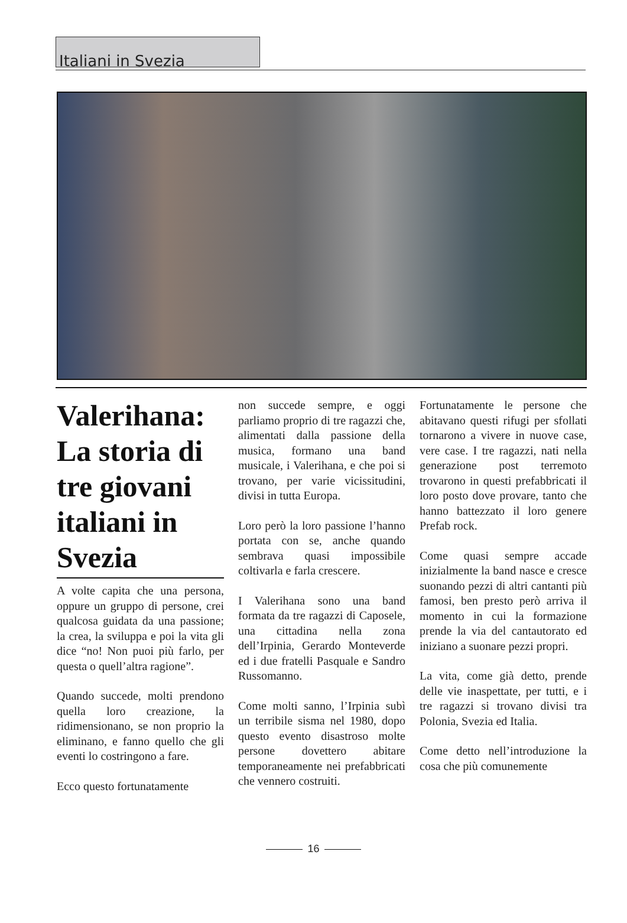Italiani in Svezia
Valerihana: La storia di tre giovani italiani in Svezia
A volte capita che una persona, oppure un gruppo di persone, crei qualcosa guidata da una passione; la crea, la sviluppa e poi la vita gli dice “no! Non puoi più farlo, per questa o quell’altra ragione”.
Quando succede, molti prendono quella loro creazione, la ridimensionano, se non proprio la eliminano, e fanno quello che gli eventi lo costringono a fare.
Ecco questo fortunatamente
non succede sempre, e oggi parliamo proprio di tre ragazzi che, alimentati dalla passione della musica, formano una band musicale, i Valerihana, e che poi si trovano, per varie vicissitudini, divisi in tutta Europa.
Loro però la loro passione l’hanno portata con se, anche quando sembrava quasi impossibile coltivarla e farla crescere.
I Valerihana sono una band formata da tre ragazzi di Caposele, una cittadina nella zona dell’Irpinia, Gerardo Monteverde ed i due fratelli Pasquale e Sandro Russomanno.
Come molti sanno, l’Irpinia subì un terribile sisma nel 1980, dopo questo evento disastroso molte persone dovettero abitare temporaneamente nei prefabbricati che vennero costruiti.
Fortunatamente le persone che abitavano questi rifugi per sfollati tornarono a vivere in nuove case, vere case. I tre ragazzi, nati nella generazione post terremoto trovarono in questi prefabbricati il loro posto dove provare, tanto che hanno battezzato il loro genere Prefab rock.
Come quasi sempre accade inizialmente la band nasce e cresce suonando pezzi di altri cantanti più famosi, ben presto però arriva il momento in cui la formazione prende la via del cantautorato ed iniziano a suonare pezzi propri.
La vita, come già detto, prende delle vie inaspettate, per tutti, e i tre ragazzi si trovano divisi tra Polonia, Svezia ed Italia.
Come detto nell’introduzione la cosa che più comunemente
16